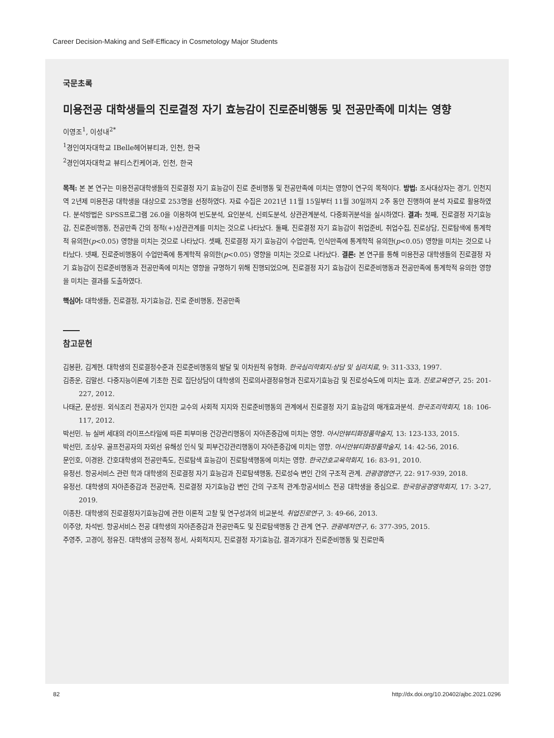Career Decision-Making and Self-Efficacy in Cosmetology Major Students
국문초록
미용전공 대학생들의 진로결정 자기 효능감이 진로준비행동 및 전공만족에 미치는 영향
이영조<sup>1</sup>, 이성내<sup>2*</sup>
<sup>1</sup> 경인여자대학교 IBelle헤어뷰티과, 인천, 한국
<sup>2</sup> 경인여자대학교 뷰티스킨케어과, 인천, 한국
목적: 본 본 연구는 미용전공대학생들의 진로결정 자기 효능감이 진로 준비행동 및 전공만족에 미치는 영향이 연구의 목적이다. 방법: 조사대상자는 경기, 인천지역 2년제 미용전공 대학생을 대상으로 253명을 선정하였다. 자료 수집은 2021년 11월 15일부터 11월 30일까지 2주 동안 진행하여 분석 자료로 활용하였다. 분석방법은 SPSS프로그램 26.0을 이용하여 빈도분석, 요인분석, 신뢰도분석, 상관관계분석, 다중회귀분석을 실시하였다. 결과: 첫째, 진로결정 자기효능감, 진로준비행동, 전공만족 간의 정적(+)상관관계를 미치는 것으로 나타났다. 둘째, 진로결정 자기 효능감이 취업준비, 취업수집, 진로상담, 진로탐색에 통계학적 유의한(p<0.05) 영향을 미치는 것으로 나타났다. 셋째, 진로결정 자기 효능감이 수업만족, 인식만족에 통계학적 유의한(p<0.05) 영향을 미치는 것으로 나타났다. 넷째, 진로준비행동이 수업만족에 통계학적 유의한(p<0.05) 영향을 미치는 것으로 나타났다. 결론: 본 연구를 통해 미용전공 대학생들의 진로결정 자기 효능감이 진로준비행동과 전공만족에 미치는 영향을 규명하기 위해 진행되었으며, 진로결정 자기 효능감이 진로준비행동과 전공만족에 통계학적 유의한 영향을 미치는 결과를 도출하였다.
핵심어: 대학생들, 진로결정, 자기효능감, 진로 준비행동, 전공만족
참고문헌
김봉환, 김계현. 대학생의 진로결정수준과 진로준비행동의 발달 및 이차원적 유형화. 한국심리학회지:상담 및 심리치료, 9: 311-333, 1997.
김종운, 김말선. 다중지능이론에 기초한 진로 집단상담이 대학생의 진로의사결정유형과 진로자기효능감 및 진로성숙도에 미치는 효과. 진로교육연구, 25: 201-227, 2012.
나태균, 문성원. 외식조리 전공자가 인지한 교수의 사회적 지지와 진로준비행동의 관계에서 진로결정 자기 효능감의 매개효과분석. 한국조리학회지, 18: 106-117, 2012.
박선민. 뉴 실버 세대의 라이프스타일에 따른 피부미용 건강관리행동이 자아존중감에 미치는 영향. 아시안뷰티화장품학술지, 13: 123-133, 2015.
박선민, 조상우. 골프전공자의 자외선 유해성 인식 및 피부건강관리행동이 자아존중감에 미치는 영향. 아시안뷰티화장품학술지, 14: 42-56, 2016.
문인호, 이경완. 간호대학생의 전공만족도, 진로탐색 효능감이 진로탐색행동에 미치는 영향. 한국간호교육학회지, 16: 83-91, 2010.
유정선. 항공서비스 관련 학과 대학생의 진로결정 자기 효능감과 진로탐색행동, 진로성숙 변인 간의 구조적 관계. 관광경영연구, 22: 917-939, 2018.
유정선. 대학생의 자아존중감과 전공만족, 진로결정 자기효능감 변인 간의 구조적 관계:항공서비스 전공 대학생을 중심으로. 한국항공경영학회지, 17: 3-27, 2019.
이종찬. 대학생의 진로결정자기효능감에 관한 이론적 고찰 및 연구성과의 비교분석. 취업진로연구, 3: 49-66, 2013.
이주양, 차석빈. 항공서비스 전공 대학생의 자아존중감과 전공만족도 및 진로탐색행동 간 관계 연구. 관광레저연구, 6: 377-395, 2015.
주영주, 고경이, 정유진. 대학생의 긍정적 정서, 사회적지지, 진로결정 자기효능감, 결과기대가 진로준비행동 및 진로만족
82 http://dx.doi.org/10.20402/ajbc.2021.0296